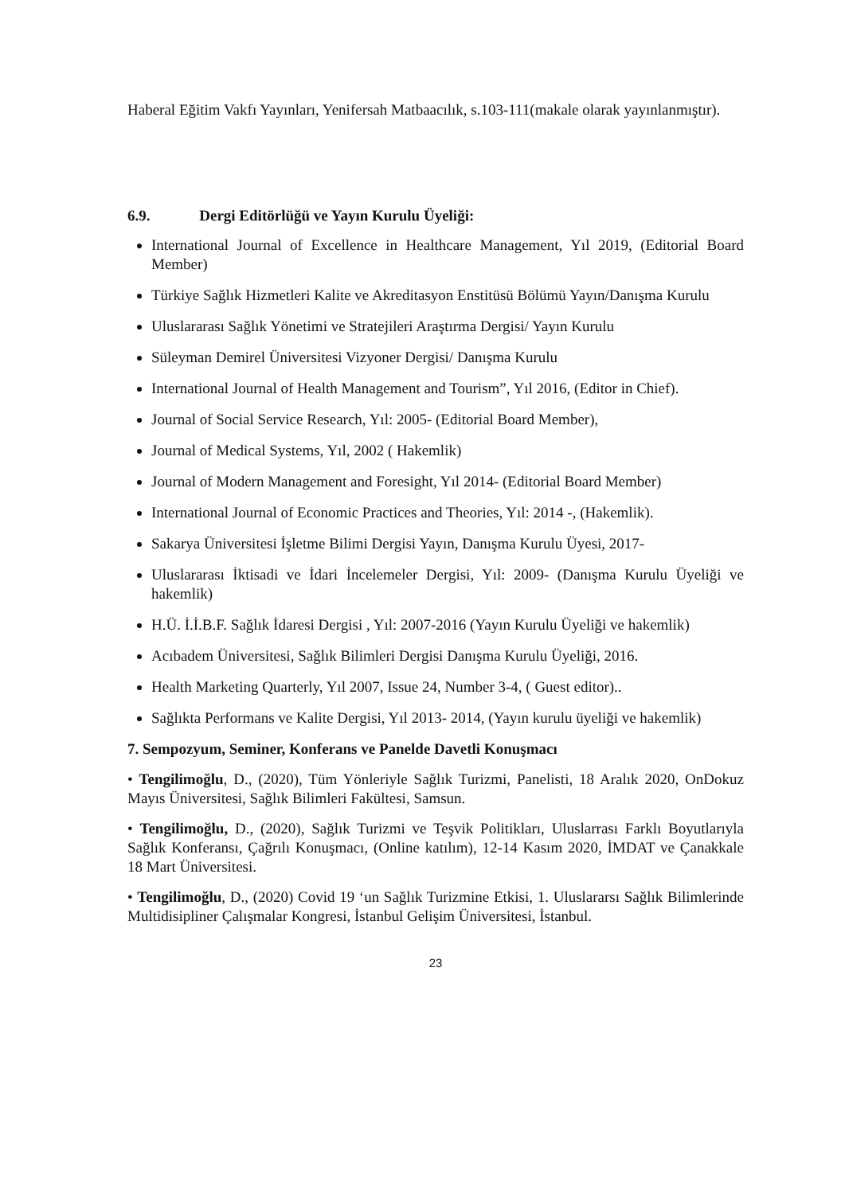Haberal Eğitim Vakfı Yayınları, Yenifersah Matbaacılık, s.103-111(makale olarak yayınlanmıştır).
6.9. Dergi Editörlüğü ve Yayın Kurulu Üyeliği:
International Journal of Excellence in Healthcare Management, Yıl 2019, (Editorial Board Member)
Türkiye Sağlık Hizmetleri Kalite ve Akreditasyon Enstitüsü Bölümü Yayın/Danışma Kurulu
Uluslararası Sağlık Yönetimi ve Stratejileri Araştırma Dergisi/ Yayın Kurulu
Süleyman Demirel Üniversitesi Vizyoner Dergisi/ Danışma Kurulu
International Journal of Health Management and Tourism”, Yıl 2016, (Editor in Chief).
Journal of Social Service Research, Yıl: 2005- (Editorial Board Member),
Journal of Medical Systems, Yıl, 2002 ( Hakemlik)
Journal of Modern Management and Foresight, Yıl 2014- (Editorial Board Member)
International Journal of Economic Practices and Theories, Yıl: 2014 -, (Hakemlik).
Sakarya Üniversitesi İşletme Bilimi Dergisi Yayın, Danışma Kurulu Üyesi, 2017-
Uluslararası İktisadi ve İdari İncelemeler Dergisi, Yıl: 2009- (Danışma Kurulu Üyeliği ve hakemlik)
H.Ü. İ.İ.B.F. Sağlık İdaresi Dergisi , Yıl: 2007-2016 (Yayın Kurulu Üyeliği ve hakemlik)
Acıbadem Üniversitesi, Sağlık Bilimleri Dergisi Danışma Kurulu Üyeliği, 2016.
Health Marketing Quarterly, Yıl 2007, Issue 24, Number 3-4, ( Guest editor)..
Sağlıkta Performans ve Kalite Dergisi, Yıl 2013- 2014, (Yayın kurulu üyeliği ve hakemlik)
7. Sempozyum, Seminer, Konferans ve Panelde Davetli Konuşmacı
• Tengilimoğlu, D., (2020), Tüm Yönleriyle Sağlık Turizmi, Panelisti, 18 Aralık 2020, OnDokuz Mayıs Üniversitesi, Sağlık Bilimleri Fakültesi, Samsun.
• Tengilimoğlu, D., (2020), Sağlık Turizmi ve Teşvik Politikları, Uluslarrası Farklı Boyutlarıyla Sağlık Konferansı, Çağrılı Konuşmacı, (Online katılım), 12-14 Kasım 2020, İMDAT ve Çanakkale 18 Mart Üniversitesi.
• Tengilimoğlu, D., (2020) Covid 19 ‘un Sağlık Turizmine Etkisi, 1. Uluslararsı Sağlık Bilimlerinde Multidisipliner Çalışmalar Kongresi, İstanbul Gelişim Üniversitesi, İstanbul.
23